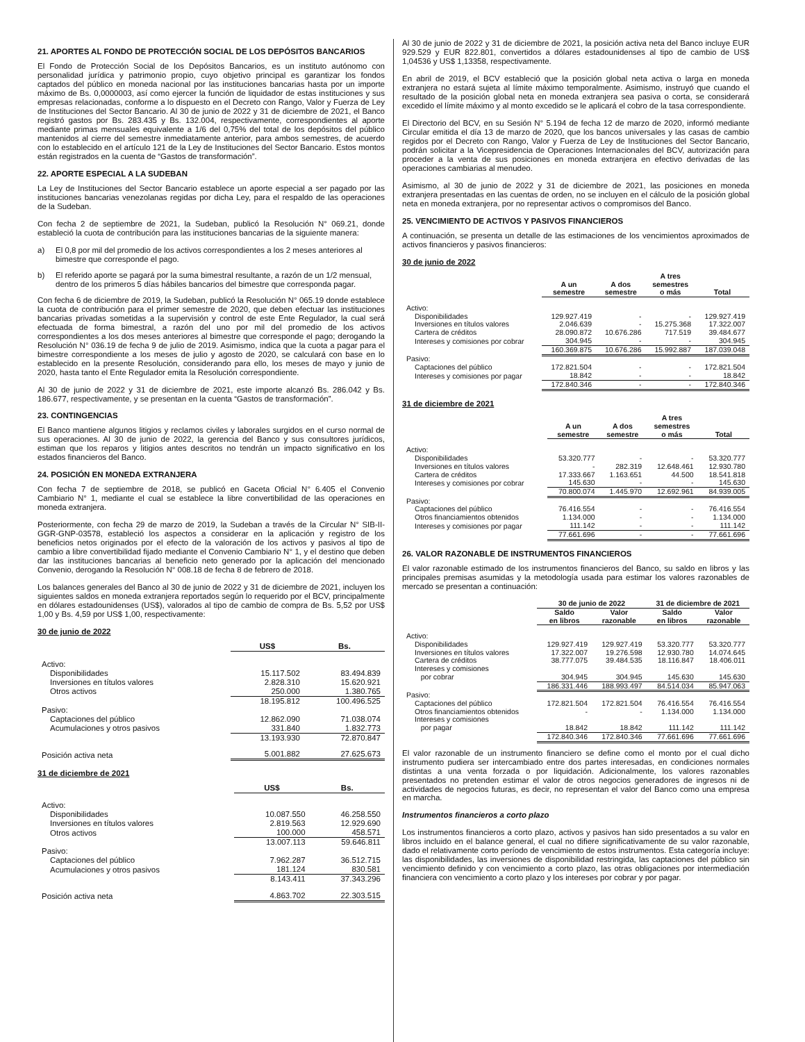21. APORTES AL FONDO DE PROTECCIÓN SOCIAL DE LOS DEPÓSITOS BANCARIOS
El Fondo de Protección Social de los Depósitos Bancarios, es un instituto autónomo con personalidad jurídica y patrimonio propio, cuyo objetivo principal es garantizar los fondos captados del público en moneda nacional por las instituciones bancarias hasta por un importe máximo de Bs. 0,0000003, así como ejercer la función de liquidador de estas instituciones y sus empresas relacionadas, conforme a lo dispuesto en el Decreto con Rango, Valor y Fuerza de Ley de Instituciones del Sector Bancario. Al 30 de junio de 2022 y 31 de diciembre de 2021, el Banco registró gastos por Bs. 283.435 y Bs. 132.004, respectivamente, correspondientes al aporte mediante primas mensuales equivalente a 1/6 del 0,75% del total de los depósitos del público mantenidos al cierre del semestre inmediatamente anterior, para ambos semestres, de acuerdo con lo establecido en el artículo 121 de la Ley de Instituciones del Sector Bancario. Estos montos están registrados en la cuenta de “Gastos de transformación”.
22. APORTE ESPECIAL A LA SUDEBAN
La Ley de Instituciones del Sector Bancario establece un aporte especial a ser pagado por las instituciones bancarias venezolanas regidas por dicha Ley, para el respaldo de las operaciones de la Sudeban.
Con fecha 2 de septiembre de 2021, la Sudeban, publicó la Resolución N° 069.21, donde estableció la cuota de contribución para las instituciones bancarias de la siguiente manera:
a) El 0,8 por mil del promedio de los activos correspondientes a los 2 meses anteriores al bimestre que corresponde el pago.
b) El referido aporte se pagará por la suma bimestral resultante, a razón de un 1/2 mensual, dentro de los primeros 5 días hábiles bancarios del bimestre que corresponda pagar.
Con fecha 6 de diciembre de 2019, la Sudeban, publicó la Resolución N° 065.19 donde establece la cuota de contribución para el primer semestre de 2020, que deben efectuar las instituciones bancarias privadas sometidas a la supervisión y control de este Ente Regulador, la cual será efectuada de forma bimestral, a razón del uno por mil del promedio de los activos correspondientes a los dos meses anteriores al bimestre que corresponde el pago; derogando la Resolución N° 036.19 de fecha 9 de julio de 2019. Asimismo, indica que la cuota a pagar para el bimestre correspondiente a los meses de julio y agosto de 2020, se calculará con base en lo establecido en la presente Resolución, considerando para ello, los meses de mayo y junio de 2020, hasta tanto el Ente Regulador emita la Resolución correspondiente.
Al 30 de junio de 2022 y 31 de diciembre de 2021, este importe alcanzó Bs. 286.042 y Bs. 186.677, respectivamente, y se presentan en la cuenta “Gastos de transformación”.
23. CONTINGENCIAS
El Banco mantiene algunos litigios y reclamos civiles y laborales surgidos en el curso normal de sus operaciones. Al 30 de junio de 2022, la gerencia del Banco y sus consultores jurídicos, estiman que los reparos y litigios antes descritos no tendrán un impacto significativo en los estados financieros del Banco.
24. POSICIÓN EN MONEDA EXTRANJERA
Con fecha 7 de septiembre de 2018, se publicó en Gaceta Oficial N° 6.405 el Convenio Cambiario N° 1, mediante el cual se establece la libre convertibilidad de las operaciones en moneda extranjera.
Posteriormente, con fecha 29 de marzo de 2019, la Sudeban a través de la Circular N° SIB-II-GGR-GNP-03578, estableció los aspectos a considerar en la aplicación y registro de los beneficios netos originados por el efecto de la valoración de los activos y pasivos al tipo de cambio a libre convertibilidad fijado mediante el Convenio Cambiario N° 1, y el destino que deben dar las instituciones bancarias al beneficio neto generado por la aplicación del mencionado Convenio, derogando la Resolución N° 008.18 de fecha 8 de febrero de 2018.
Los balances generales del Banco al 30 de junio de 2022 y 31 de diciembre de 2021, incluyen los siguientes saldos en moneda extranjera reportados según lo requerido por el BCV, principalmente en dólares estadounidenses (US$), valorados al tipo de cambio de compra de Bs. 5,52 por US$ 1,00 y Bs. 4,59 por US$ 1,00, respectivamente:
30 de junio de 2022
| | US$ | Bs. |
| Activo: | | |
| Disponibilidades | 15.117.502 | 83.494.839 |
| Inversiones en títulos valores | 2.828.310 | 15.620.921 |
| Otros activos | 250.000 | 1.380.765 |
| | 18.195.812 | 100.496.525 |
| Pasivo: | | |
| Captaciones del público | 12.862.090 | 71.038.074 |
| Acumulaciones y otros pasivos | 331.840 | 1.832.773 |
| | 13.193.930 | 72.870.847 |
| Posición activa neta | 5.001.882 | 27.625.673 |
31 de diciembre de 2021
| | US$ | Bs. |
| Activo: | | |
| Disponibilidades | 10.087.550 | 46.258.550 |
| Inversiones en títulos valores | 2.819.563 | 12.929.690 |
| Otros activos | 100.000 | 458.571 |
| | 13.007.113 | 59.646.811 |
| Pasivo: | | |
| Captaciones del público | 7.962.287 | 36.512.715 |
| Acumulaciones y otros pasivos | 181.124 | 830.581 |
| | 8.143.411 | 37.343.296 |
| Posición activa neta | 4.863.702 | 22.303.515 |
Al 30 de junio de 2022 y 31 de diciembre de 2021, la posición activa neta del Banco incluye EUR 929.529 y EUR 822.801, convertidos a dólares estadounidenses al tipo de cambio de US$ 1,04536 y US$ 1,13358, respectivamente.
En abril de 2019, el BCV estableció que la posición global neta activa o larga en moneda extranjera no estará sujeta al límite máximo temporalmente. Asimismo, instruyó que cuando el resultado de la posición global neta en moneda extranjera sea pasiva o corta, se considerará excedido el límite máximo y al monto excedido se le aplicará el cobro de la tasa correspondiente.
El Directorio del BCV, en su Sesión N° 5.194 de fecha 12 de marzo de 2020, informó mediante Circular emitida el día 13 de marzo de 2020, que los bancos universales y las casas de cambio regidos por el Decreto con Rango, Valor y Fuerza de Ley de Instituciones del Sector Bancario, podrán solicitar a la Vicepresidencia de Operaciones Internacionales del BCV, autorización para proceder a la venta de sus posiciones en moneda extranjera en efectivo derivadas de las operaciones cambiarias al menudeo.
Asimismo, al 30 de junio de 2022 y 31 de diciembre de 2021, las posiciones en moneda extranjera presentadas en las cuentas de orden, no se incluyen en el cálculo de la posición global neta en moneda extranjera, por no representar activos o compromisos del Banco.
25. VENCIMIENTO DE ACTIVOS Y PASIVOS FINANCIEROS
A continuación, se presenta un detalle de las estimaciones de los vencimientos aproximados de activos financieros y pasivos financieros:
30 de junio de 2022
| | A un semestre | A dos semestre | A tres semestres o más | Total |
| Activo: | | | | |
| Disponibilidades | 129.927.419 | - | - | 129.927.419 |
| Inversiones en títulos valores | 2.046.639 | - | 15.275.368 | 17.322.007 |
| Cartera de créditos | 28.090.872 | 10.676.286 | 717.519 | 39.484.677 |
| Intereses y comisiones por cobrar | 304.945 | - | - | 304.945 |
| | 160.369.875 | 10.676.286 | 15.992.887 | 187.039.048 |
| Pasivo: | | | | |
| Captaciones del público | 172.821.504 | - | - | 172.821.504 |
| Intereses y comisiones por pagar | 18.842 | - | - | 18.842 |
| | 172.840.346 | - | - | 172.840.346 |
31 de diciembre de 2021
| | A un semestre | A dos semestre | A tres semestres o más | Total |
| Activo: | | | | |
| Disponibilidades | 53.320.777 | - | - | 53.320.777 |
| Inversiones en títulos valores | - | 282.319 | 12.648.461 | 12.930.780 |
| Cartera de créditos | 17.333.667 | 1.163.651 | 44.500 | 18.541.818 |
| Intereses y comisiones por cobrar | 145.630 | - | - | 145.630 |
| | 70.800.074 | 1.445.970 | 12.692.961 | 84.939.005 |
| Pasivo: | | | | |
| Captaciones del público | 76.416.554 | - | - | 76.416.554 |
| Otros financiamientos obtenidos | 1.134.000 | - | - | 1.134.000 |
| Intereses y comisiones por pagar | 111.142 | - | - | 111.142 |
| | 77.661.696 | - | - | 77.661.696 |
26. VALOR RAZONABLE DE INSTRUMENTOS FINANCIEROS
El valor razonable estimado de los instrumentos financieros del Banco, su saldo en libros y las principales premisas asumidas y la metodología usada para estimar los valores razonables de mercado se presentan a continuación:
| | 30 de junio de 2022 | | 31 de diciembre de 2021 | |
| | Saldo en libros | Valor razonable | Saldo en libros | Valor razonable |
| Activo: | | | | |
| Disponibilidades | 129.927.419 | 129.927.419 | 53.320.777 | 53.320.777 |
| Inversiones en títulos valores | 17.322.007 | 19.276.598 | 12.930.780 | 14.074.645 |
| Cartera de créditos | 38.777.075 | 39.484.535 | 18.116.847 | 18.406.011 |
| Intereses y comisiones por cobrar | 304.945 | 304.945 | 145.630 | 145.630 |
| | 186.331.446 | 188.993.497 | 84.514.034 | 85.947.063 |
| Pasivo: | | | | |
| Captaciones del público | 172.821.504 | 172.821.504 | 76.416.554 | 76.416.554 |
| Otros financiamientos obtenidos | - | - | 1.134.000 | 1.134.000 |
| Intereses y comisiones por pagar | 18.842 | 18.842 | 111.142 | 111.142 |
| | 172.840.346 | 172.840.346 | 77.661.696 | 77.661.696 |
El valor razonable de un instrumento financiero se define como el monto por el cual dicho instrumento pudiera ser intercambiado entre dos partes interesadas, en condiciones normales distintas a una venta forzada o por liquidación. Adicionalmente, los valores razonables presentados no pretenden estimar el valor de otros negocios generadores de ingresos ni de actividades de negocios futuras, es decir, no representan el valor del Banco como una empresa en marcha.
Instrumentos financieros a corto plazo
Los instrumentos financieros a corto plazo, activos y pasivos han sido presentados a su valor en libros incluido en el balance general, el cual no difiere significativamente de su valor razonable, dado el relativamente corto período de vencimiento de estos instrumentos. Esta categoría incluye: las disponibilidades, las inversiones de disponibilidad restringida, las captaciones del público sin vencimiento definido y con vencimiento a corto plazo, las otras obligaciones por intermediación financiera con vencimiento a corto plazo y los intereses por cobrar y por pagar.